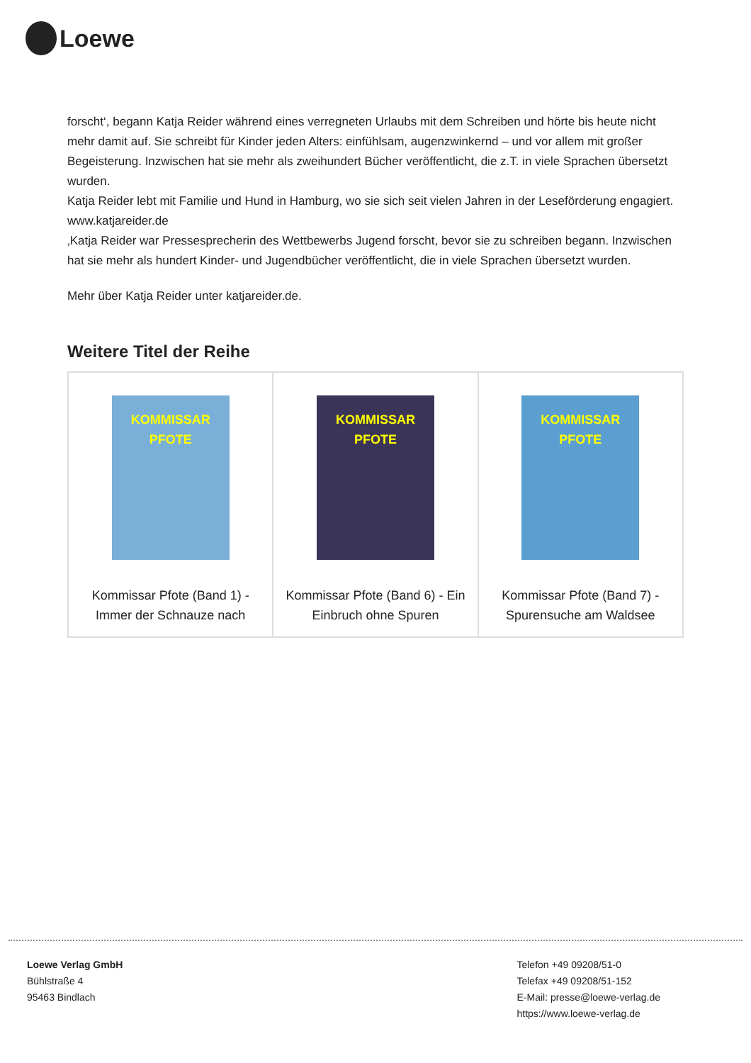Loewe
forscht‘, begann Katja Reider während eines verregneten Urlaubs mit dem Schreiben und hörte bis heute nicht mehr damit auf. Sie schreibt für Kinder jeden Alters: einfühlsam, augenzwinkernd – und vor allem mit großer Begeisterung. Inzwischen hat sie mehr als zweihundert Bücher veröffentlicht, die z.T. in viele Sprachen übersetzt wurden.
Katja Reider lebt mit Familie und Hund in Hamburg, wo sie sich seit vielen Jahren in der Leseförderung engagiert. www.katjareider.de
‚Katja Reider war Pressesprecherin des Wettbewerbs Jugend forscht, bevor sie zu schreiben begann. Inzwischen hat sie mehr als hundert Kinder- und Jugendbücher veröffentlicht, die in viele Sprachen übersetzt wurden.
Mehr über Katja Reider unter katjareider.de.
Weitere Titel der Reihe
| KOMMISSAR PFOTE Kommissar Pfote (Band 1) - Immer der Schnauze nach | KOMMISSAR PFOTE Kommissar Pfote (Band 6) - Ein Einbruch ohne Spuren | KOMMISSAR PFOTE Kommissar Pfote (Band 7) - Spurensuche am Waldsee |
Loewe Verlag GmbH
Bühlstraße 4
95463 Bindlach
Telefon +49 09208/51-0
Telefax +49 09208/51-152
E-Mail: presse@loewe-verlag.de
https://www.loewe-verlag.de